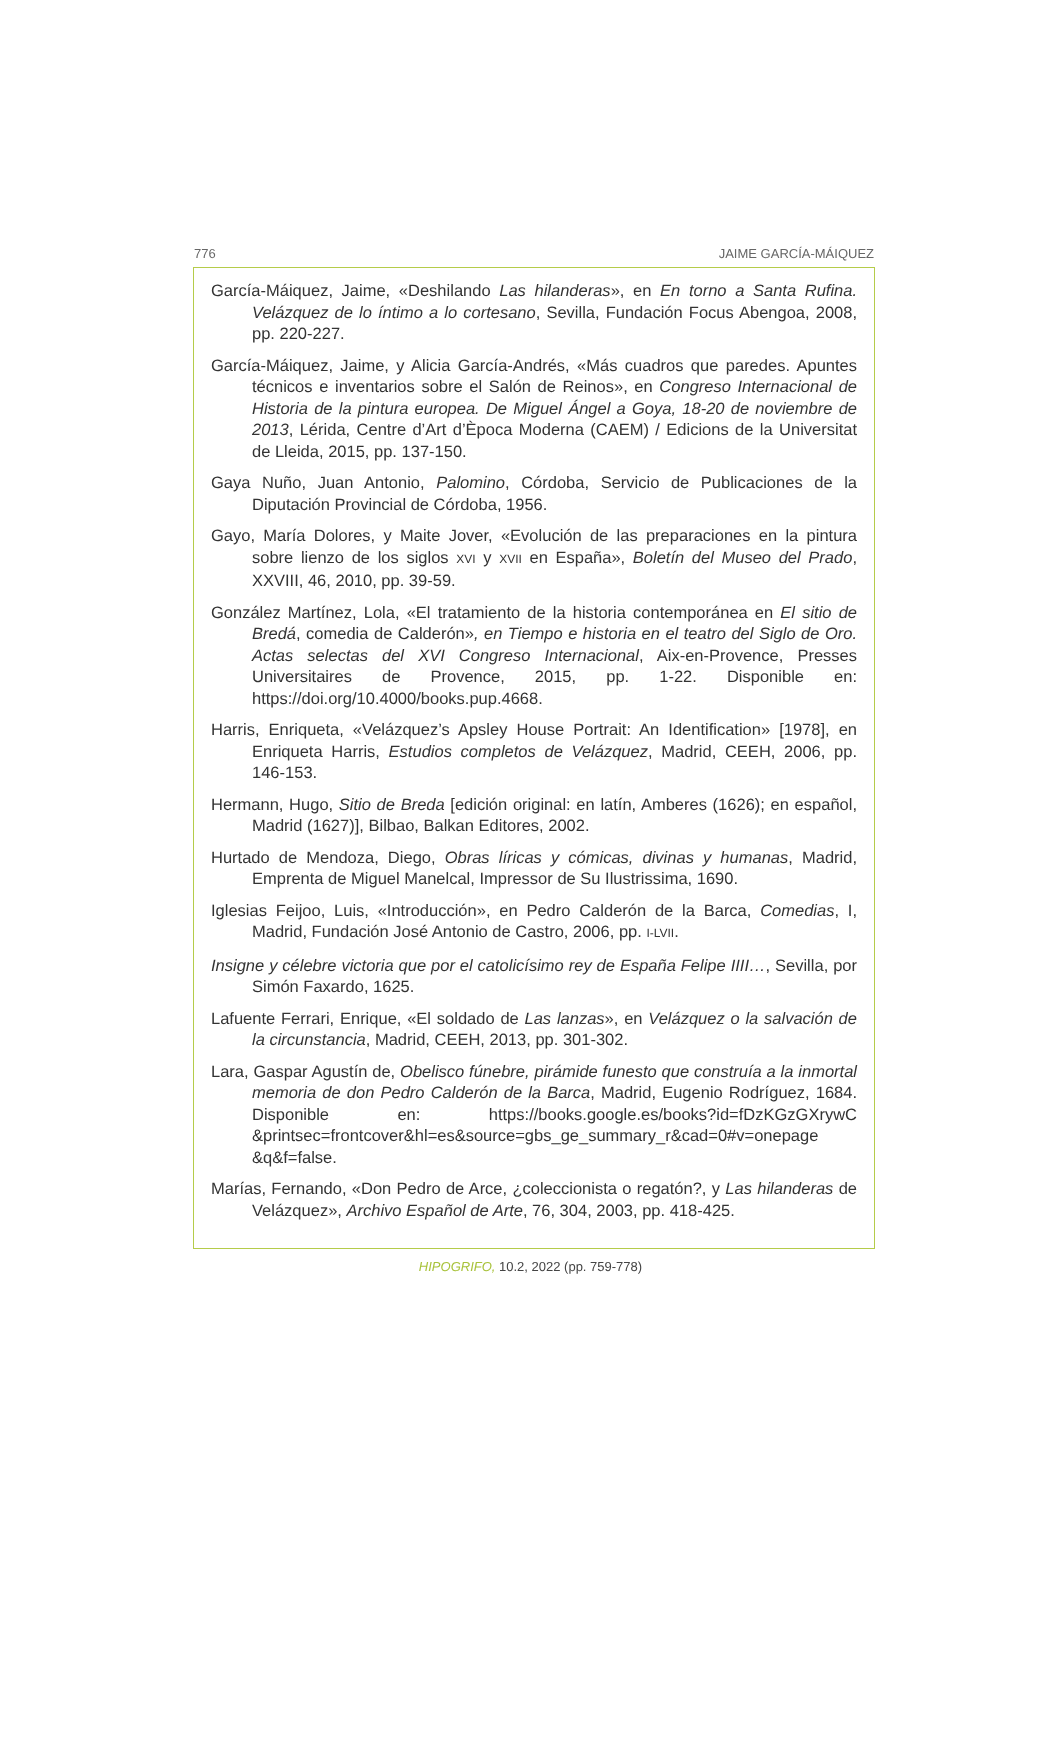776 JAIME GARCÍA-MÁIQUEZ
García-Máiquez, Jaime, «Deshilando Las hilanderas», en En torno a Santa Rufina. Velázquez de lo íntimo a lo cortesano, Sevilla, Fundación Focus Abengoa, 2008, pp. 220-227.
García-Máiquez, Jaime, y Alicia García-Andrés, «Más cuadros que paredes. Apuntes técnicos e inventarios sobre el Salón de Reinos», en Congreso Internacional de Historia de la pintura europea. De Miguel Ángel a Goya, 18-20 de noviembre de 2013, Lérida, Centre d’Art d’Època Moderna (CAEM) / Edicions de la Universitat de Lleida, 2015, pp. 137-150.
Gaya Nuño, Juan Antonio, Palomino, Córdoba, Servicio de Publicaciones de la Diputación Provincial de Córdoba, 1956.
Gayo, María Dolores, y Maite Jover, «Evolución de las preparaciones en la pintura sobre lienzo de los siglos XVI y XVII en España», Boletín del Museo del Prado, XXVIII, 46, 2010, pp. 39-59.
González Martínez, Lola, «El tratamiento de la historia contemporánea en El sitio de Bredá, comedia de Calderón», en Tiempo e historia en el teatro del Siglo de Oro. Actas selectas del XVI Congreso Internacional, Aix-en-Provence, Presses Universitaires de Provence, 2015, pp. 1-22. Disponible en: https://doi.org/10.4000/books.pup.4668.
Harris, Enriqueta, «Velázquez’s Apsley House Portrait: An Identification» [1978], en Enriqueta Harris, Estudios completos de Velázquez, Madrid, CEEH, 2006, pp. 146-153.
Hermann, Hugo, Sitio de Breda [edición original: en latín, Amberes (1626); en español, Madrid (1627)], Bilbao, Balkan Editores, 2002.
Hurtado de Mendoza, Diego, Obras líricas y cómicas, divinas y humanas, Madrid, Emprenta de Miguel Manelcal, Impressor de Su Ilustrissima, 1690.
Iglesias Feijoo, Luis, «Introducción», en Pedro Calderón de la Barca, Comedias, I, Madrid, Fundación José Antonio de Castro, 2006, pp. I-LVII.
Insigne y célebre victoria que por el catolicísimo rey de España Felipe IIII…, Sevilla, por Simón Faxardo, 1625.
Lafuente Ferrari, Enrique, «El soldado de Las lanzas», en Velázquez o la salvación de la circunstancia, Madrid, CEEH, 2013, pp. 301-302.
Lara, Gaspar Agustín de, Obelisco fúnebre, pirámide funesto que construía a la inmortal memoria de don Pedro Calderón de la Barca, Madrid, Eugenio Rodríguez, 1684. Disponible en: https://books.google.es/books?id=fDzKGzGXrywC &printsec=frontcover&hl=es&source=gbs_ge_summary_r&cad=0#v=onepage &q&f=false.
Marías, Fernando, «Don Pedro de Arce, ¿coleccionista o regatón?, y Las hilanderas de Velázquez», Archivo Español de Arte, 76, 304, 2003, pp. 418-425.
HIPOGRIFO, 10.2, 2022 (pp. 759-778)